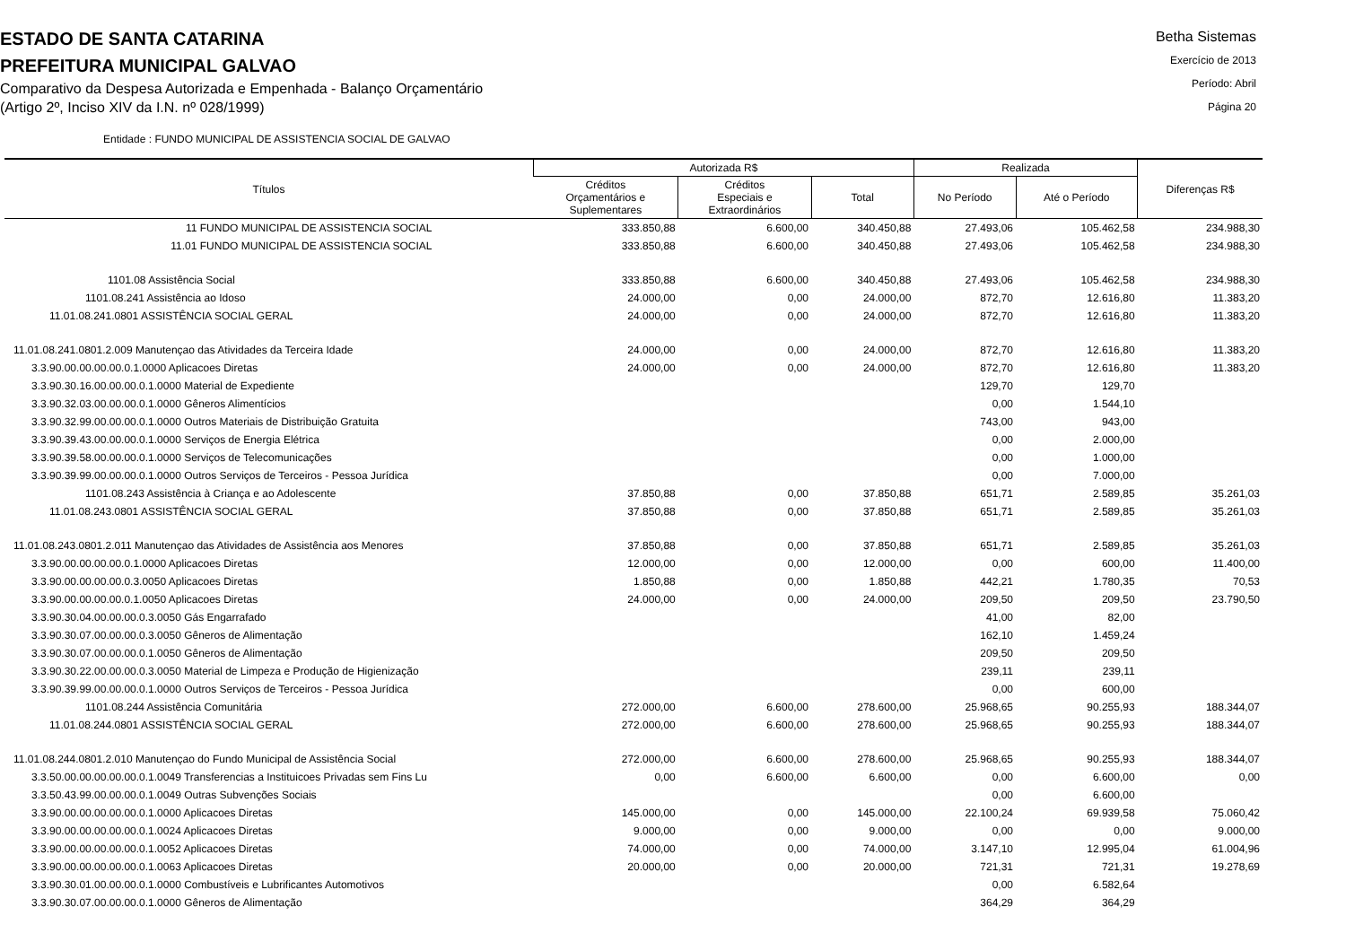ESTADO DE SANTA CATARINA
PREFEITURA MUNICIPAL GALVAO
Comparativo da Despesa Autorizada e Empenhada - Balanço Orçamentário
(Artigo 2º, Inciso XIV da I.N. nº 028/1999)
Betha Sistemas
Exercício de 2013
Período: Abril
Página 20
Entidade : FUNDO MUNICIPAL DE ASSISTENCIA SOCIAL DE GALVAO
| Títulos | Autorizada R$ | | | Realizada | | Diferenças R$ |
| --- | --- | --- | --- | --- | --- | --- |
| | Créditos Orçamentários e Suplementares | Créditos Especiais e Extraordinários | Total | No Período | Até o Período | |
| 11 FUNDO MUNICIPAL DE ASSISTENCIA SOCIAL | 333.850,88 | 6.600,00 | 340.450,88 | 27.493,06 | 105.462,58 | 234.988,30 |
| 11.01 FUNDO MUNICIPAL DE ASSISTENCIA SOCIAL | 333.850,88 | 6.600,00 | 340.450,88 | 27.493,06 | 105.462,58 | 234.988,30 |
| 1101.08 Assistência Social | 333.850,88 | 6.600,00 | 340.450,88 | 27.493,06 | 105.462,58 | 234.988,30 |
| 1101.08.241 Assistência ao Idoso | 24.000,00 | 0,00 | 24.000,00 | 872,70 | 12.616,80 | 11.383,20 |
| 11.01.08.241.0801 ASSISTÊNCIA SOCIAL GERAL | 24.000,00 | 0,00 | 24.000,00 | 872,70 | 12.616,80 | 11.383,20 |
| 11.01.08.241.0801.2.009 Manutençao das Atividades da Terceira Idade | 24.000,00 | 0,00 | 24.000,00 | 872,70 | 12.616,80 | 11.383,20 |
| 3.3.90.00.00.00.00.0.1.0000 Aplicacoes Diretas | 24.000,00 | 0,00 | 24.000,00 | 872,70 | 12.616,80 | 11.383,20 |
| 3.3.90.30.16.00.00.00.0.1.0000 Material de Expediente | | | | 129,70 | 129,70 | |
| 3.3.90.32.03.00.00.00.0.1.0000 Gêneros Alimentícios | | | | 0,00 | 1.544,10 | |
| 3.3.90.32.99.00.00.00.0.1.0000 Outros Materiais de Distribuição Gratuita | | | | 743,00 | 943,00 | |
| 3.3.90.39.43.00.00.00.0.1.0000 Serviços de Energia Elétrica | | | | 0,00 | 2.000,00 | |
| 3.3.90.39.58.00.00.00.0.1.0000 Serviços de Telecomunicações | | | | 0,00 | 1.000,00 | |
| 3.3.90.39.99.00.00.00.0.1.0000 Outros Serviços de Terceiros - Pessoa Jurídica | | | | 0,00 | 7.000,00 | |
| 1101.08.243 Assistência à Criança e ao Adolescente | 37.850,88 | 0,00 | 37.850,88 | 651,71 | 2.589,85 | 35.261,03 |
| 11.01.08.243.0801 ASSISTÊNCIA SOCIAL GERAL | 37.850,88 | 0,00 | 37.850,88 | 651,71 | 2.589,85 | 35.261,03 |
| 11.01.08.243.0801.2.011 Manutençao das Atividades de Assistência aos Menores | 37.850,88 | 0,00 | 37.850,88 | 651,71 | 2.589,85 | 35.261,03 |
| 3.3.90.00.00.00.00.0.1.0000 Aplicacoes Diretas | 12.000,00 | 0,00 | 12.000,00 | 0,00 | 600,00 | 11.400,00 |
| 3.3.90.00.00.00.00.0.3.0050 Aplicacoes Diretas | 1.850,88 | 0,00 | 1.850,88 | 442,21 | 1.780,35 | 70,53 |
| 3.3.90.00.00.00.00.0.1.0050 Aplicacoes Diretas | 24.000,00 | 0,00 | 24.000,00 | 209,50 | 209,50 | 23.790,50 |
| 3.3.90.30.04.00.00.00.0.3.0050 Gás Engarrafado | | | | 41,00 | 82,00 | |
| 3.3.90.30.07.00.00.00.0.3.0050 Gêneros de Alimentação | | | | 162,10 | 1.459,24 | |
| 3.3.90.30.07.00.00.00.0.1.0050 Gêneros de Alimentação | | | | 209,50 | 209,50 | |
| 3.3.90.30.22.00.00.00.0.3.0050 Material de Limpeza e Produção de Higienização | | | | 239,11 | 239,11 | |
| 3.3.90.39.99.00.00.00.0.1.0000 Outros Serviços de Terceiros - Pessoa Jurídica | | | | 0,00 | 600,00 | |
| 1101.08.244 Assistência Comunitária | 272.000,00 | 6.600,00 | 278.600,00 | 25.968,65 | 90.255,93 | 188.344,07 |
| 11.01.08.244.0801 ASSISTÊNCIA SOCIAL GERAL | 272.000,00 | 6.600,00 | 278.600,00 | 25.968,65 | 90.255,93 | 188.344,07 |
| 11.01.08.244.0801.2.010 Manutençao do Fundo Municipal de Assistência Social | 272.000,00 | 6.600,00 | 278.600,00 | 25.968,65 | 90.255,93 | 188.344,07 |
| 3.3.50.00.00.00.00.00.0.1.0049 Transferencias a Instituicoes Privadas sem Fins Lu | 0,00 | 6.600,00 | 6.600,00 | 0,00 | 6.600,00 | 0,00 |
| 3.3.50.43.99.00.00.00.0.1.0049 Outras Subvenções Sociais | | | | 0,00 | 6.600,00 | |
| 3.3.90.00.00.00.00.00.0.1.0000 Aplicacoes Diretas | 145.000,00 | 0,00 | 145.000,00 | 22.100,24 | 69.939,58 | 75.060,42 |
| 3.3.90.00.00.00.00.00.0.1.0024 Aplicacoes Diretas | 9.000,00 | 0,00 | 9.000,00 | 0,00 | 0,00 | 9.000,00 |
| 3.3.90.00.00.00.00.00.0.1.0052 Aplicacoes Diretas | 74.000,00 | 0,00 | 74.000,00 | 3.147,10 | 12.995,04 | 61.004,96 |
| 3.3.90.00.00.00.00.00.0.1.0063 Aplicacoes Diretas | 20.000,00 | 0,00 | 20.000,00 | 721,31 | 721,31 | 19.278,69 |
| 3.3.90.30.01.00.00.00.0.1.0000 Combustíveis e Lubrificantes Automotivos | | | | 0,00 | 6.582,64 | |
| 3.3.90.30.07.00.00.00.0.1.0000 Gêneros de Alimentação | | | | 364,29 | 364,29 | |